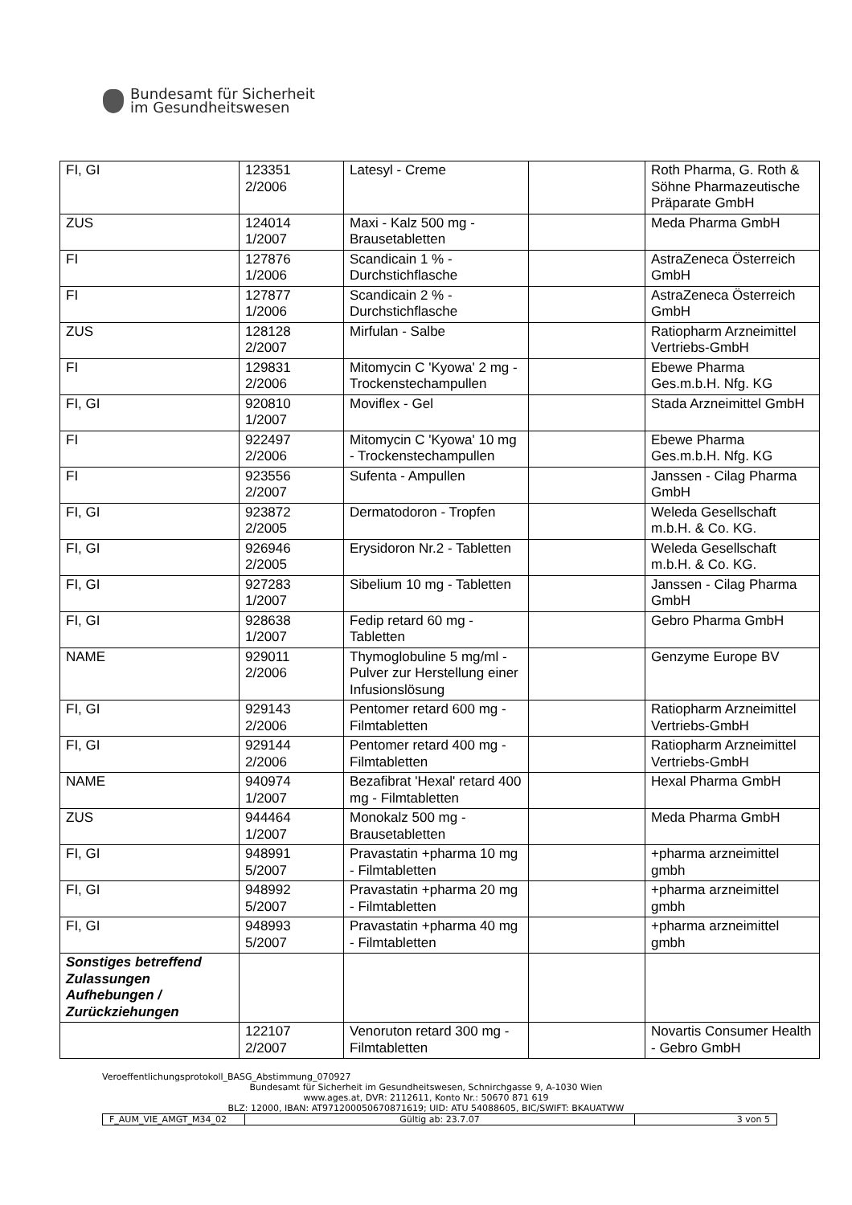Bundesamt für Sicherheit
im Gesundheitswesen
| FI, GI | 123351 2/2006 | Latesyl - Creme | | Roth Pharma, G. Roth & Söhne Pharmazeutische Präparate GmbH |
| ZUS | 124014 1/2007 | Maxi - Kalz 500 mg - Brausetabletten | | Meda Pharma GmbH |
| FI | 127876 1/2006 | Scandicain 1 % - Durchstichflasche | | AstraZeneca Österreich GmbH |
| FI | 127877 1/2006 | Scandicain 2 % - Durchstichflasche | | AstraZeneca Österreich GmbH |
| ZUS | 128128 2/2007 | Mirfulan - Salbe | | Ratiopharm Arzneimittel Vertriebs-GmbH |
| FI | 129831 2/2006 | Mitomycin C 'Kyowa' 2 mg - Trockenstechampullen | | Ebewe Pharma Ges.m.b.H. Nfg. KG |
| FI, GI | 920810 1/2007 | Moviflex - Gel | | Stada Arzneimittel GmbH |
| FI | 922497 2/2006 | Mitomycin C 'Kyowa' 10 mg - Trockenstechampullen | | Ebewe Pharma Ges.m.b.H. Nfg. KG |
| FI | 923556 2/2007 | Sufenta - Ampullen | | Janssen - Cilag Pharma GmbH |
| FI, GI | 923872 2/2005 | Dermatodoron - Tropfen | | Weleda Gesellschaft m.b.H. & Co. KG. |
| FI, GI | 926946 2/2005 | Erysidoron Nr.2 - Tabletten | | Weleda Gesellschaft m.b.H. & Co. KG. |
| FI, GI | 927283 1/2007 | Sibelium 10 mg - Tabletten | | Janssen - Cilag Pharma GmbH |
| FI, GI | 928638 1/2007 | Fedip retard 60 mg - Tabletten | | Gebro Pharma GmbH |
| NAME | 929011 2/2006 | Thymoglobuline 5 mg/ml - Pulver zur Herstellung einer Infusionslösung | | Genzyme Europe BV |
| FI, GI | 929143 2/2006 | Pentomer retard 600 mg - Filmtabletten | | Ratiopharm Arzneimittel Vertriebs-GmbH |
| FI, GI | 929144 2/2006 | Pentomer retard 400 mg - Filmtabletten | | Ratiopharm Arzneimittel Vertriebs-GmbH |
| NAME | 940974 1/2007 | Bezafibrat 'Hexal' retard 400 mg - Filmtabletten | | Hexal Pharma GmbH |
| ZUS | 944464 1/2007 | Monokalz 500 mg - Brausetabletten | | Meda Pharma GmbH |
| FI, GI | 948991 5/2007 | Pravastatin +pharma 10 mg - Filmtabletten | | +pharma arzneimittel gmbh |
| FI, GI | 948992 5/2007 | Pravastatin +pharma 20 mg - Filmtabletten | | +pharma arzneimittel gmbh |
| FI, GI | 948993 5/2007 | Pravastatin +pharma 40 mg - Filmtabletten | | +pharma arzneimittel gmbh |
| Sonstiges betreffend Zulassungen Aufhebungen / Zurückziehungen | | | | |
| | 122107 2/2007 | Venoruton retard 300 mg - Filmtabletten | | Novartis Consumer Health - Gebro GmbH |
Veroeffentlichungsprotokoll_BASG_Abstimmung_070927
Bundesamt für Sicherheit im Gesundheitswesen, Schnirchgasse 9, A-1030 Wien
www.ages.at, DVR: 2112611, Konto Nr.: 50670 871 619
BLZ: 12000, IBAN: AT971200050670871619; UID: ATU 54088605, BIC/SWIFT: BKAUATWW
| F_AUM_VIE_AMGT_M34_02 | Gültig ab: 23.7.07 | 3 von 5 |